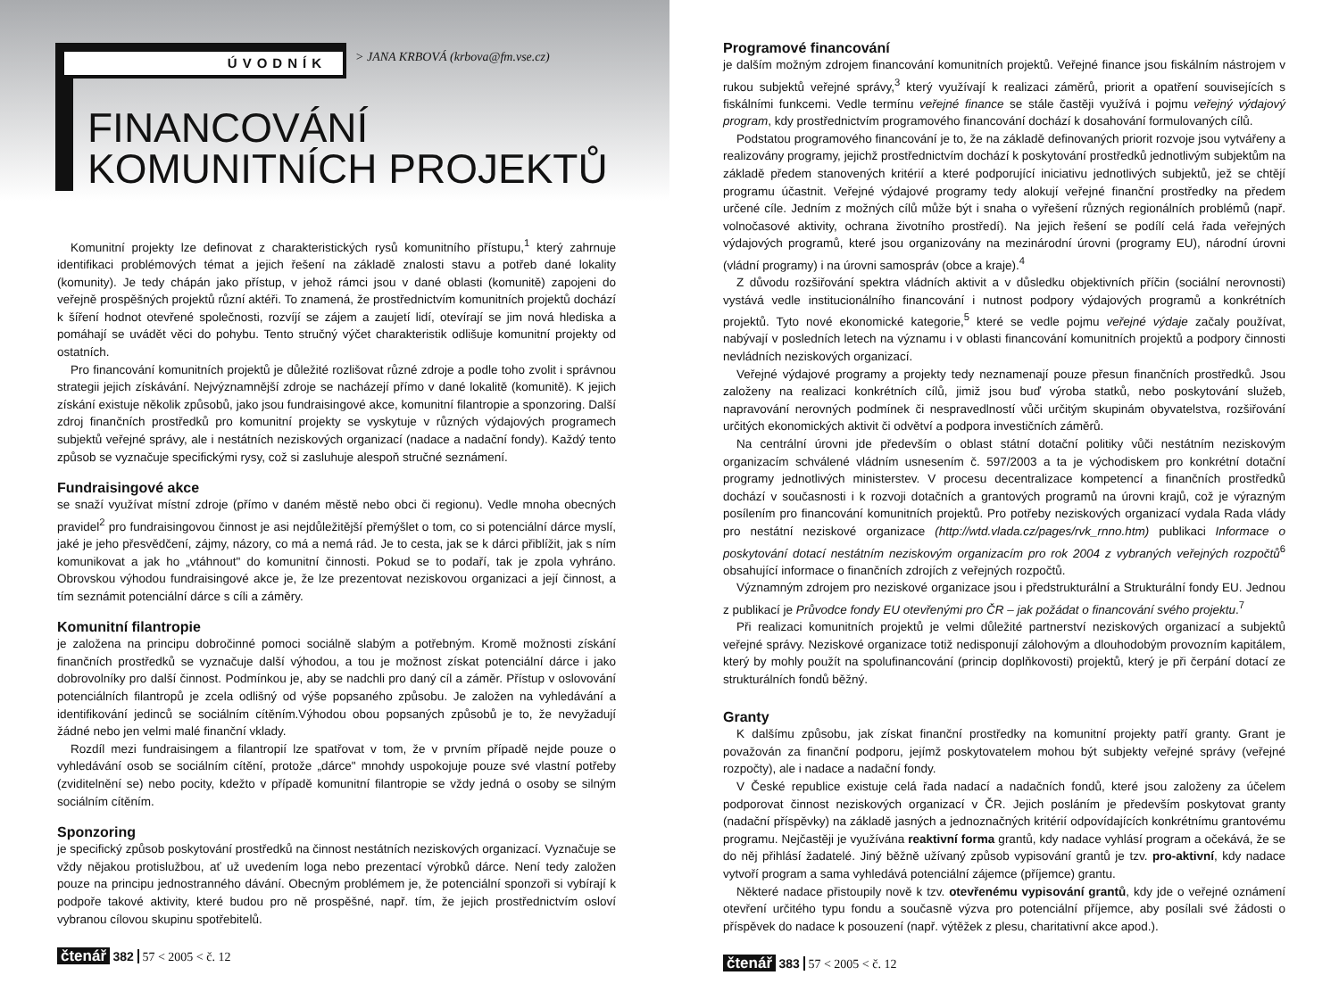ÚVODNÍK
> JANA KRBOVÁ (krbova@fm.vse.cz)
FINANCOVÁNÍ
KOMUNITNÍCH PROJEKTŮ
Komunitní projekty lze definovat z charakteristických rysů komunitního přístupu,<sup>1</sup> který zahrnuje identifikaci problémových témat a jejich řešení na základě znalosti stavu a potřeb dané lokality (komunity). Je tedy chápán jako přístup, v jehož rámci jsou v dané oblasti (komunitě) zapojeni do veřejně prospěšných projektů různí aktéři. To znamená, že prostřednictvím komunitních projektů dochází k šíření hodnot otevřené společnosti, rozvíjí se zájem a zaujetí lidí, otevírají se jim nová hlediska a pomáhají se uvádět věci do pohybu. Tento stručný výčet charakteristik odlišuje komunitní projekty od ostatních.
Pro financování komunitních projektů je důležité rozlišovat různé zdroje a podle toho zvolit i správnou strategii jejich získávání. Nejvýznamnější zdroje se nacházejí přímo v dané lokalitě (komunitě). K jejich získání existuje několik způsobů, jako jsou fundraisingové akce, komunitní filantropie a sponzoring. Další zdroj finančních prostředků pro komunitní projekty se vyskytuje v různých výdajových programech subjektů veřejné správy, ale i nestátních neziskových organizací (nadace a nadační fondy). Každý tento způsob se vyznačuje specifickými rysy, což si zasluhuje alespoň stručné seznámení.
Fundraisingové akce
se snaží využívat místní zdroje (přímo v daném městě nebo obci či regionu). Vedle mnoha obecných pravidel<sup>2</sup> pro fundraisingovou činnost je asi nejdůležitější přemýšlet o tom, co si potenciální dárce myslí, jaké je jeho přesvědčení, zájmy, názory, co má a nemá rád. Je to cesta, jak se k dárci přiblížit, jak s ním komunikovat a jak ho „vtáhnout" do komunitní činnosti. Pokud se to podaří, tak je zpola vyhráno. Obrovskou výhodou fundraisingové akce je, že lze prezentovat neziskovou organizaci a její činnost, a tím seznámit potenciální dárce s cíli a záměry.
Komunitní filantropie
je založena na principu dobročinné pomoci sociálně slabým a potřebným. Kromě možnosti získání finančních prostředků se vyznačuje další výhodou, a tou je možnost získat potenciální dárce i jako dobrovolníky pro další činnost. Podmínkou je, aby se nadchli pro daný cíl a záměr. Přístup v oslovování potenciálních filantropů je zcela odlišný od výše popsaného způsobu. Je založen na vyhledávání a identifikování jedinců se sociálním cítěním.Výhodou obou popsaných způsobů je to, že nevyžadují žádné nebo jen velmi malé finanční vklady.
Rozdíl mezi fundraisingem a filantropií lze spatřovat v tom, že v prvním případě nejde pouze o vyhledávání osob se sociálním cítění, protože „dárce" mnohdy uspokojuje pouze své vlastní potřeby (zviditelnění se) nebo pocity, kdežto v případě komunitní filantropie se vždy jedná o osoby se silným sociálním cítěním.
Sponzoring
je specifický způsob poskytování prostředků na činnost nestátních neziskových organizací. Vyznačuje se vždy nějakou protislužbou, ať už uvedením loga nebo prezentací výrobků dárce. Není tedy založen pouze na principu jednostranného dávání. Obecným problémem je, že potenciální sponzoři si vybírají k podpoře takové aktivity, které budou pro ně prospěšné, např. tím, že jejich prostřednictvím osloví vybranou cílovou skupinu spotřebitelů.
čtenář 382 57 < 2005 < č. 12
Programové financování
je dalším možným zdrojem financování komunitních projektů. Veřejné finance jsou fiskálním nástrojem v rukou subjektů veřejné správy,<sup>3</sup> který využívají k realizaci záměrů, priorit a opatření souvisejících s fiskálními funkcemi. Vedle termínu veřejné finance se stále častěji využívá i pojmu veřejný výdajový program, kdy prostřednictvím programového financování dochází k dosahování formulovaných cílů.
Podstatou programového financování je to, že na základě definovaných priorit rozvoje jsou vytvářeny a realizovány programy, jejichž prostřednictvím dochází k poskytování prostředků jednotlivým subjektům na základě předem stanovených kritérií a které podporující iniciativu jednotlivých subjektů, jež se chtějí programu účastnit. Veřejné výdajové programy tedy alokují veřejné finanční prostředky na předem určené cíle. Jedním z možných cílů může být i snaha o vyřešení různých regionálních problémů (např. volnočasové aktivity, ochrana životního prostředí). Na jejich řešení se podílí celá řada veřejných výdajových programů, které jsou organizovány na mezinárodní úrovni (programy EU), národní úrovni (vládní programy) i na úrovni samospráv (obce a kraje).<sup>4</sup>
Z důvodu rozšiřování spektra vládních aktivit a v důsledku objektivních příčin (sociální nerovnosti) vystává vedle institucionálního financování i nutnost podpory výdajových programů a konkrétních projektů. Tyto nové ekonomické kategorie,<sup>5</sup> které se vedle pojmu veřejné výdaje začaly používat, nabývají v posledních letech na významu i v oblasti financování komunitních projektů a podpory činnosti nevládních neziskových organizací.
Veřejné výdajové programy a projekty tedy neznamenají pouze přesun finančních prostředků. Jsou založeny na realizaci konkrétních cílů, jimiž jsou buď výroba statků, nebo poskytování služeb, napravování nerovných podmínek či nespravedlností vůči určitým skupinám obyvatelstva, rozšiřování určitých ekonomických aktivit či odvětví a podpora investičních záměrů.
Na centrální úrovni jde především o oblast státní dotační politiky vůči nestátním neziskovým organizacím schválené vládním usnesením č. 597/2003 a ta je východiskem pro konkrétní dotační programy jednotlivých ministerstev. V procesu decentralizace kompetencí a finančních prostředků dochází v současnosti i k rozvoji dotačních a grantových programů na úrovni krajů, což je výrazným posílením pro financování komunitních projektů. Pro potřeby neziskových organizací vydala Rada vlády pro nestátní neziskové organizace (http://wtd.vlada.cz/pages/rvk_rnno.htm) publikaci Informace o poskytování dotací nestátním neziskovým organizacím pro rok 2004 z vybraných veřejných rozpočtů<sup>6</sup> obsahující informace o finančních zdrojích z veřejných rozpočtů.
Významným zdrojem pro neziskové organizace jsou i předstrukturální a Strukturální fondy EU. Jednou z publikací je Průvodce fondy EU otevřenými pro ČR – jak požádat o financování svého projektu.<sup>7</sup>
Při realizaci komunitních projektů je velmi důležité partnerství neziskových organizací a subjektů veřejné správy. Neziskové organizace totiž nedisponují zálohovým a dlouhodobým provozním kapitálem, který by mohly použít na spolufinancování (princip doplňkovosti) projektů, který je při čerpání dotací ze strukturálních fondů běžný.
Granty
K dalšímu způsobu, jak získat finanční prostředky na komunitní projekty patří granty. Grant je považován za finanční podporu, jejímž poskytovatelem mohou být subjekty veřejné správy (veřejné rozpočty), ale i nadace a nadační fondy.
V České republice existuje celá řada nadací a nadačních fondů, které jsou založeny za účelem podporovat činnost neziskových organizací v ČR. Jejich posláním je především poskytovat granty (nadační příspěvky) na základě jasných a jednoznačných kritérií odpovídajících konkrétnímu grantovému programu. Nejčastěji je využívána reaktivní forma grantů, kdy nadace vyhlásí program a očekává, že se do něj přihlásí žadatelé. Jiný běžně užívaný způsob vypisování grantů je tzv. pro-aktivní, kdy nadace vytvoří program a sama vyhledává potenciální zájemce (příjemce) grantu.
Některé nadace přistoupily nově k tzv. otevřenému vypisování grantů, kdy jde o veřejné oznámení otevření určitého typu fondu a současně výzva pro potenciální příjemce, aby posílali své žádosti o příspěvek do nadace k posouzení (např. výtěžek z plesu, charitativní akce apod.).
čtenář 383 57 < 2005 < č. 12